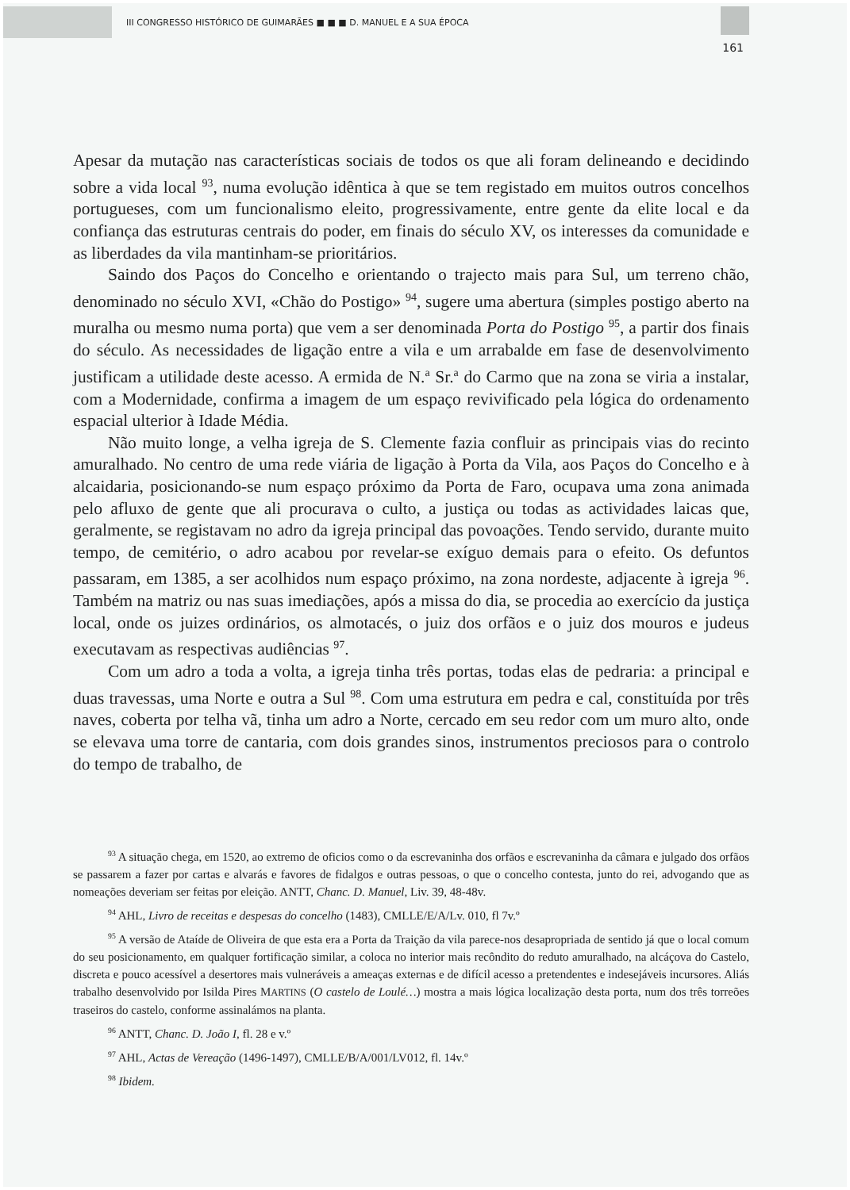III CONGRESSO HISTÓRICO DE GUIMARÃES ■ ■ ■ D. MANUEL E A SUA ÉPOCA
161
Apesar da mutação nas características sociais de todos os que ali foram delineando e decidindo sobre a vida local <sup>93</sup>, numa evolução idêntica à que se tem registado em muitos outros concelhos portugueses, com um funcionalismo eleito, progressivamente, entre gente da elite local e da confiança das estruturas centrais do poder, em finais do século XV, os interesses da comunidade e as liberdades da vila mantinham-se prioritários.
Saindo dos Paços do Concelho e orientando o trajecto mais para Sul, um terreno chão, denominado no século XVI, «Chão do Postigo» <sup>94</sup>, sugere uma abertura (simples postigo aberto na muralha ou mesmo numa porta) que vem a ser denominada Porta do Postigo <sup>95</sup>, a partir dos finais do século. As necessidades de ligação entre a vila e um arrabalde em fase de desenvolvimento justificam a utilidade deste acesso. A ermida de N.<sup>a</sup> Sr.<sup>a</sup> do Carmo que na zona se viria a instalar, com a Modernidade, confirma a imagem de um espaço revivificado pela lógica do ordenamento espacial ulterior à Idade Média.
Não muito longe, a velha igreja de S. Clemente fazia confluir as principais vias do recinto amuralhado. No centro de uma rede viária de ligação à Porta da Vila, aos Paços do Concelho e à alcaidaria, posicionando-se num espaço próximo da Porta de Faro, ocupava uma zona animada pelo afluxo de gente que ali procurava o culto, a justiça ou todas as actividades laicas que, geralmente, se registavam no adro da igreja principal das povoações. Tendo servido, durante muito tempo, de cemitério, o adro acabou por revelar-se exíguo demais para o efeito. Os defuntos passaram, em 1385, a ser acolhidos num espaço próximo, na zona nordeste, adjacente à igreja <sup>96</sup>. Também na matriz ou nas suas imediações, após a missa do dia, se procedia ao exercício da justiça local, onde os juizes ordinários, os almotacés, o juiz dos orfãos e o juiz dos mouros e judeus executavam as respectivas audiências <sup>97</sup>.
Com um adro a toda a volta, a igreja tinha três portas, todas elas de pedraria: a principal e duas travessas, uma Norte e outra a Sul <sup>98</sup>. Com uma estrutura em pedra e cal, constituída por três naves, coberta por telha vã, tinha um adro a Norte, cercado em seu redor com um muro alto, onde se elevava uma torre de cantaria, com dois grandes sinos, instrumentos preciosos para o controlo do tempo de trabalho, de
<sup>93</sup> A situação chega, em 1520, ao extremo de oficios como o da escrevaninha dos orfãos e escrevaninha da câmara e julgado dos orfãos se passarem a fazer por cartas e alvarás e favores de fidalgos e outras pessoas, o que o concelho contesta, junto do rei, advogando que as nomeações deveriam ser feitas por eleição. ANTT, Chanc. D. Manuel, Liv. 39, 48-48v.
<sup>94</sup> AHL, Livro de receitas e despesas do concelho (1483), CMLLE/E/A/Lv. 010, fl 7v.º
<sup>95</sup> A versão de Ataíde de Oliveira de que esta era a Porta da Traição da vila parece-nos desapropriada de sentido já que o local comum do seu posicionamento, em qualquer fortificação similar, a coloca no interior mais recôndito do reduto amuralhado, na alcáçova do Castelo, discreta e pouco acessível a desertores mais vulneráveis a ameaças externas e de difícil acesso a pretendentes e indesejáveis incursores. Aliás trabalho desenvolvido por Isilda Pires MARTINS (O castelo de Loulé…) mostra a mais lógica localização desta porta, num dos três torreões traseiros do castelo, conforme assinalámos na planta.
<sup>96</sup> ANTT, Chanc. D. João I, fl. 28 e v.º
<sup>97</sup> AHL, Actas de Vereação (1496-1497), CMLLE/B/A/001/LV012, fl. 14v.º
<sup>98</sup> Ibidem.